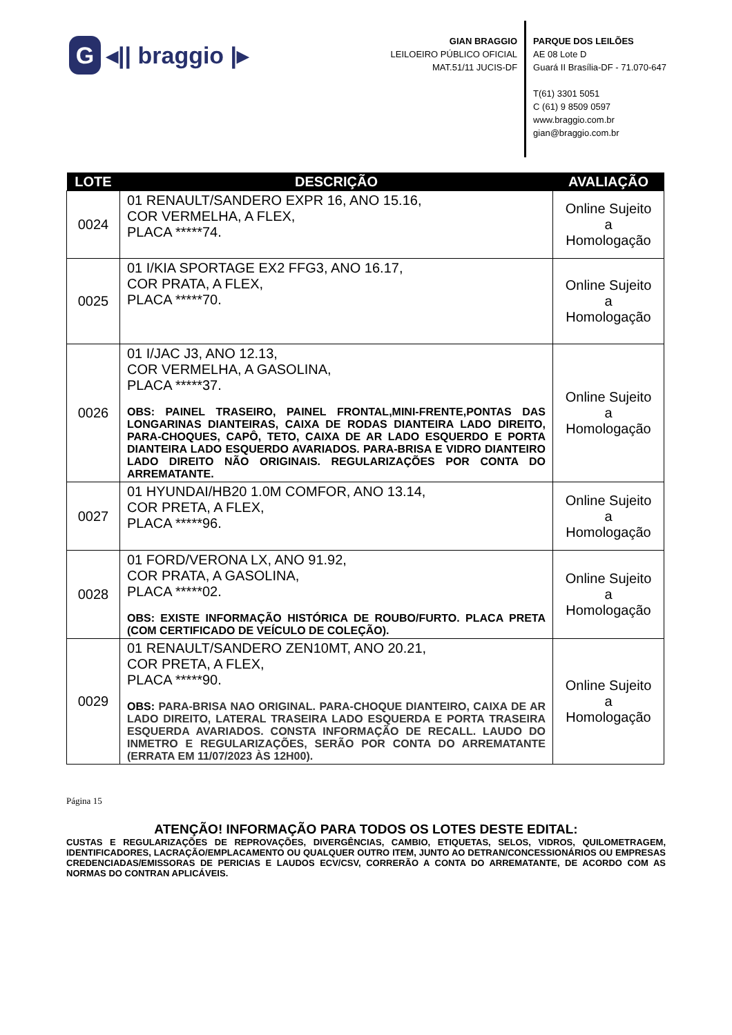G
◂|| braggio |▸
GIAN BRAGGIO
LEILOEIRO PÚBLICO OFICIAL
MAT.51/11 JUCIS-DF
PARQUE DOS LEILÕES
AE 08 Lote D
Guará II Brasília-DF - 71.070-647
T(61) 3301 5051
C (61) 9 8509 0597
www.braggio.com.br
gian@braggio.com.br
| LOTE | DESCRIÇÃO | AVALIAÇÃO |
| --- | --- | --- |
| 0024 | 01 RENAULT/SANDERO EXPR 16, ANO 15.16, COR VERMELHA, A FLEX, PLACA *****74. | Online Sujeito a Homologação |
| 0025 | 01 I/KIA SPORTAGE EX2 FFG3, ANO 16.17, COR PRATA, A FLEX, PLACA *****70. | Online Sujeito a Homologação |
| 0026 | 01 I/JAC J3, ANO 12.13, COR VERMELHA, A GASOLINA, PLACA *****37. OBS: PAINEL TRASEIRO, PAINEL FRONTAL,MINI-FRENTE,PONTAS DAS LONGARINAS DIANTEIRAS, CAIXA DE RODAS DIANTEIRA LADO DIREITO, PARA-CHOQUES, CAPÔ, TETO, CAIXA DE AR LADO ESQUERDO E PORTA DIANTEIRA LADO ESQUERDO AVARIADOS. PARA-BRISA E VIDRO DIANTEIRO LADO DIREITO NÃO ORIGINAIS. REGULARIZAÇÕES POR CONTA DO ARREMATANTE. | Online Sujeito a Homologação |
| 0027 | 01 HYUNDAI/HB20 1.0M COMFOR, ANO 13.14, COR PRETA, A FLEX, PLACA *****96. | Online Sujeito a Homologação |
| 0028 | 01 FORD/VERONA LX, ANO 91.92, COR PRATA, A GASOLINA, PLACA *****02. OBS: EXISTE INFORMAÇÃO HISTÓRICA DE ROUBO/FURTO. PLACA PRETA (COM CERTIFICADO DE VEÍCULO DE COLEÇÃO). | Online Sujeito a Homologação |
| 0029 | 01 RENAULT/SANDERO ZEN10MT, ANO 20.21, COR PRETA, A FLEX, PLACA *****90. OBS: PARA-BRISA NAO ORIGINAL. PARA-CHOQUE DIANTEIRO, CAIXA DE AR LADO DIREITO, LATERAL TRASEIRA LADO ESQUERDA E PORTA TRASEIRA ESQUERDA AVARIADOS. CONSTA INFORMAÇÃO DE RECALL. LAUDO DO INMETRO E REGULARIZAÇÕES, SERÃO POR CONTA DO ARREMATANTE (ERRATA EM 11/07/2023 ÀS 12H00). | Online Sujeito a Homologação |
Página 15
ATENÇÃO! INFORMAÇÃO PARA TODOS OS LOTES DESTE EDITAL:
CUSTAS E REGULARIZAÇÕES DE REPROVAÇÕES, DIVERGÊNCIAS, CAMBIO, ETIQUETAS, SELOS, VIDROS, QUILOMETRAGEM, IDENTIFICADORES, LACRAÇÃO/EMPLACAMENTO OU QUALQUER OUTRO ITEM, JUNTO AO DETRAN/CONCESSIONÁRIOS OU EMPRESAS CREDENCIADAS/EMISSORAS DE PERICIAS E LAUDOS ECV/CSV, CORRERÃO A CONTA DO ARREMATANTE, DE ACORDO COM AS NORMAS DO CONTRAN APLICÁVEIS.